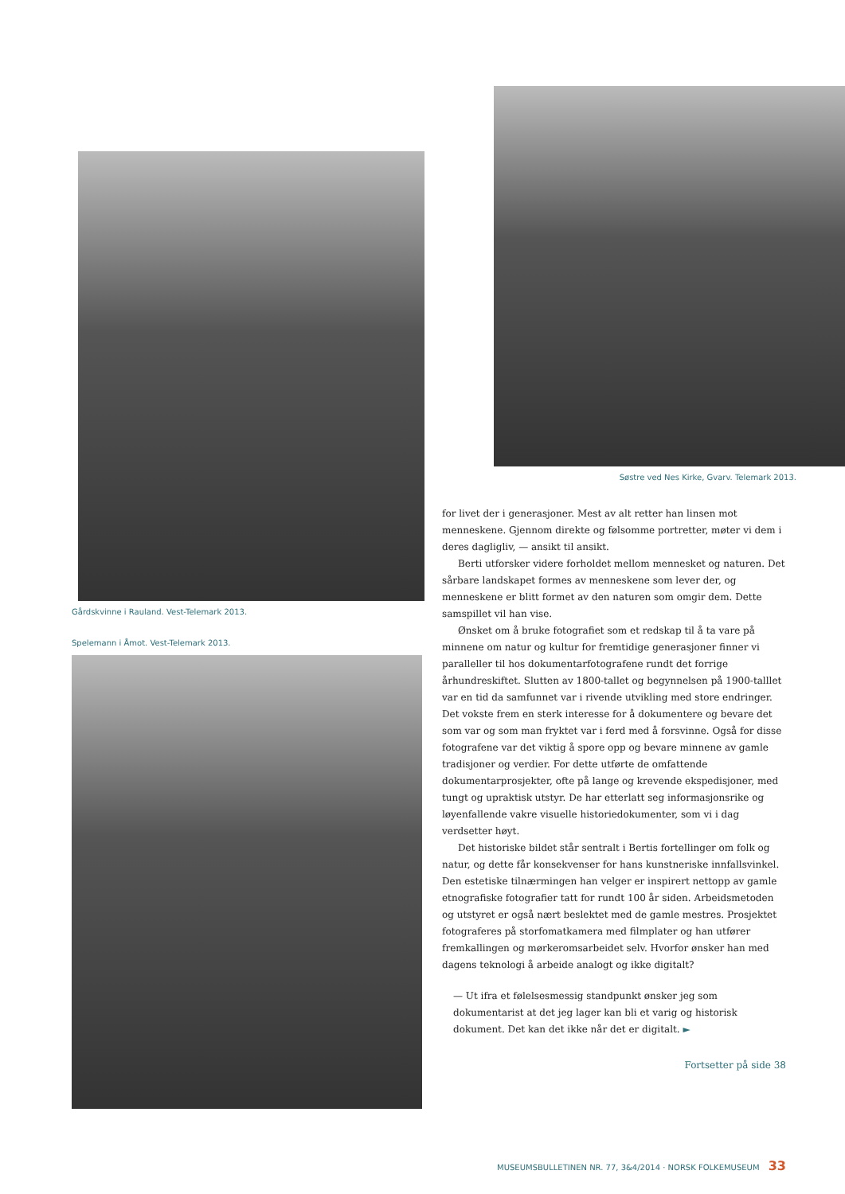Gårdskvinne i Rauland. Vest-Telemark 2013.
Spelemann i Åmot. Vest-Telemark 2013.
Søstre ved Nes Kirke, Gvarv. Telemark 2013.
for livet der i generasjoner. Mest av alt retter han linsen mot menneskene. Gjennom direkte og følsomme portretter, møter vi dem i deres dagligliv, — ansikt til ansikt.
Berti utforsker videre forholdet mellom mennesket og naturen. Det sårbare landskapet formes av menneskene som lever der, og menneskene er blitt formet av den naturen som omgir dem. Dette samspillet vil han vise.
Ønsket om å bruke fotografiet som et redskap til å ta vare på minnene om natur og kultur for fremtidige generasjoner finner vi paralleller til hos dokumentarfotografene rundt det forrige århundreskiftet. Slutten av 1800-tallet og begynnelsen på 1900-talllet var en tid da samfunnet var i rivende utvikling med store endringer. Det vokste frem en sterk interesse for å dokumentere og bevare det som var og som man fryktet var i ferd med å forsvinne. Også for disse fotografene var det viktig å spore opp og bevare minnene av gamle tradisjoner og verdier. For dette utførte de omfattende dokumentarprosjekter, ofte på lange og krevende ekspedisjoner, med tungt og upraktisk utstyr. De har etterlatt seg informasjonsrike og løyenfallende vakre visuelle historiedokumenter, som vi i dag verdsetter høyt.
Det historiske bildet står sentralt i Bertis fortellinger om folk og natur, og dette får konsekvenser for hans kunstneriske innfallsvinkel. Den estetiske tilnærmingen han velger er inspirert nettopp av gamle etnografiske fotografier tatt for rundt 100 år siden. Arbeidsmetoden og utstyret er også nært beslektet med de gamle mestres. Prosjektet fotograferes på storfomatkamera med filmplater og han utfører fremkallingen og mørkeromsarbeidet selv. Hvorfor ønsker han med dagens teknologi å arbeide analogt og ikke digitalt?
— Ut ifra et følelsesmessig standpunkt ønsker jeg som dokumentarist at det jeg lager kan bli et varig og historisk dokument. Det kan det ikke når det er digitalt. ►
Fortsetter på side 38
MUSEUMSBULLETINEN NR. 77, 3&4/2014 · NORSK FOLKEMUSEUM 33